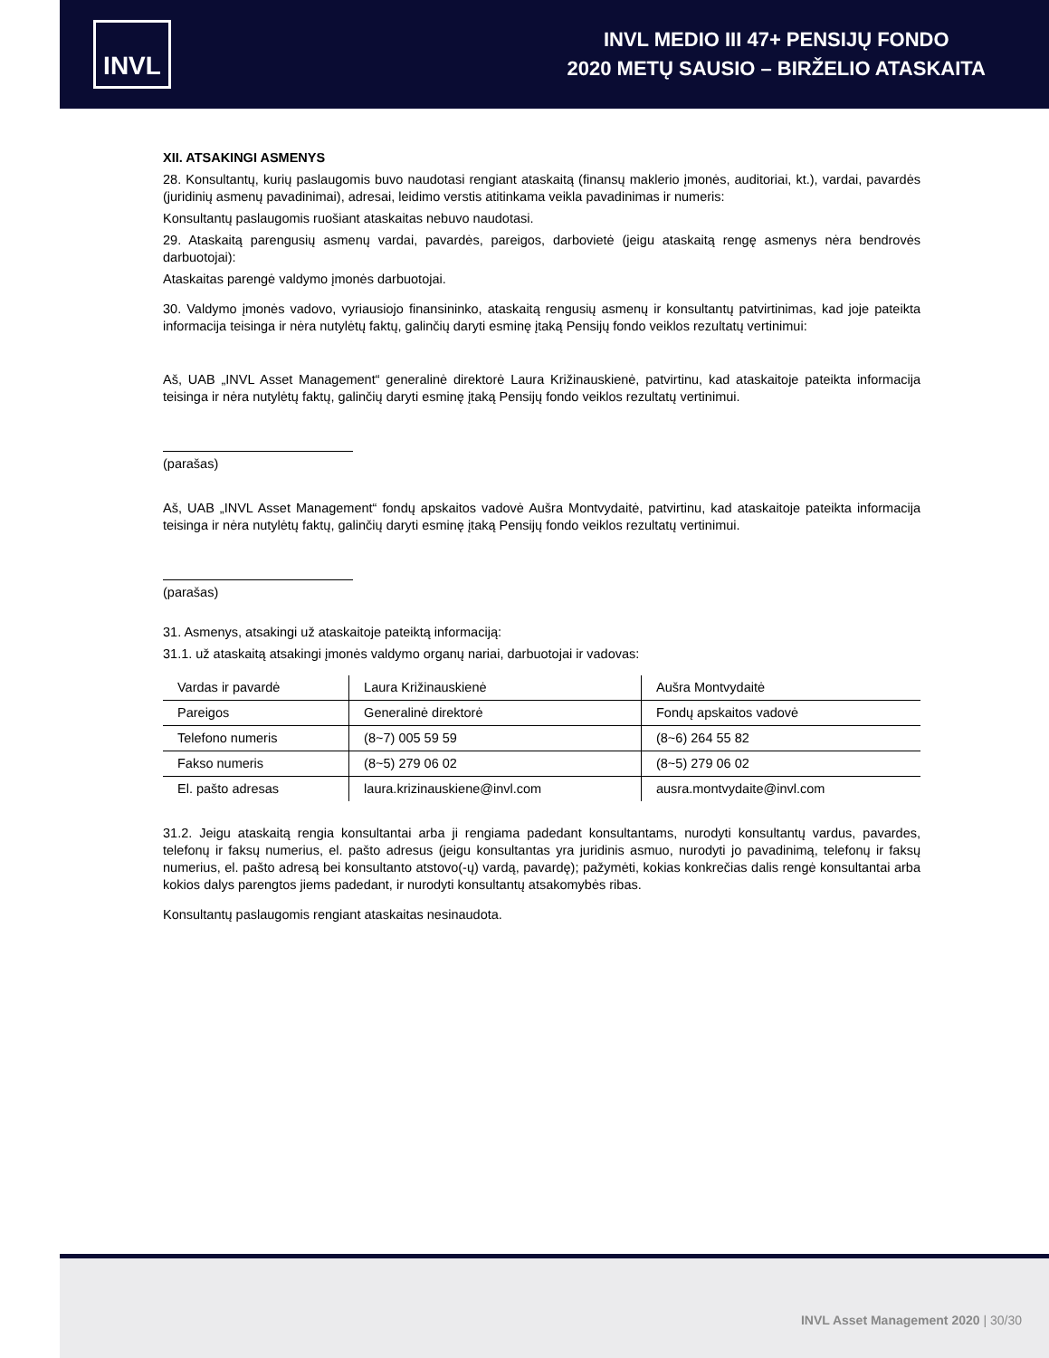INVL
INVL MEDIO III 47+ PENSIJŲ FONDO
2020 METŲ SAUSIO – BIRŽELIO ATASKAITA
XII. ATSAKINGI ASMENYS
28. Konsultantų, kurių paslaugomis buvo naudotasi rengiant ataskaitą (finansų maklerio įmonės, auditoriai, kt.), vardai, pavardės (juridinių asmenų pavadinimai), adresai, leidimo verstis atitinkama veikla pavadinimas ir numeris:
Konsultantų paslaugomis ruošiant ataskaitas nebuvo naudotasi.
29. Ataskaitą parengusių asmenų vardai, pavardės, pareigos, darbovietė (jeigu ataskaitą rengę asmenys nėra bendrovės darbuotojai):
Ataskaitas parengė valdymo įmonės darbuotojai.
30. Valdymo įmonės vadovo, vyriausiojo finansininko, ataskaitą rengusių asmenų ir konsultantų patvirtinimas, kad joje pateikta informacija teisinga ir nėra nutylėtų faktų, galinčių daryti esminę įtaką Pensijų fondo veiklos rezultatų vertinimui:
Aš, UAB „INVL Asset Management“ generalinė direktorė Laura Križinauskienė, patvirtinu, kad ataskaitoje pateikta informacija teisinga ir nėra nutylėtų faktų, galinčių daryti esminę įtaką Pensijų fondo veiklos rezultatų vertinimui.
(parašas)
Aš, UAB „INVL Asset Management“ fondų apskaitos vadovė Aušra Montvydaitė, patvirtinu, kad ataskaitoje pateikta informacija teisinga ir nėra nutylėtų faktų, galinčių daryti esminę įtaką Pensijų fondo veiklos rezultatų vertinimui.
(parašas)
31. Asmenys, atsakingi už ataskaitoje pateiktą informaciją:
31.1. už ataskaitą atsakingi įmonės valdymo organų nariai, darbuotojai ir vadovas:
| Vardas ir pavardė | Laura Križinauskienė | Aušra Montvydaitė |
| Pareigos | Generalinė direktorė | Fondų apskaitos vadovė |
| Telefono numeris | (8~7) 005 59 59 | (8~6) 264 55 82 |
| Fakso numeris | (8~5) 279 06 02 | (8~5) 279 06 02 |
| El. pašto adresas | laura.krizinauskiene@invl.com | ausra.montvydaite@invl.com |
31.2. Jeigu ataskaitą rengia konsultantai arba ji rengiama padedant konsultantams, nurodyti konsultantų vardus, pavardes, telefonų ir faksų numerius, el. pašto adresus (jeigu konsultantas yra juridinis asmuo, nurodyti jo pavadinimą, telefonų ir faksų numerius, el. pašto adresą bei konsultanto atstovo(-ų) vardą, pavardę); pažymėti, kokias konkrečias dalis rengė konsultantai arba kokios dalys parengtos jiems padedant, ir nurodyti konsultantų atsakomybės ribas.
Konsultantų paslaugomis rengiant ataskaitas nesinaudota.
INVL Asset Management 2020 | 30/30